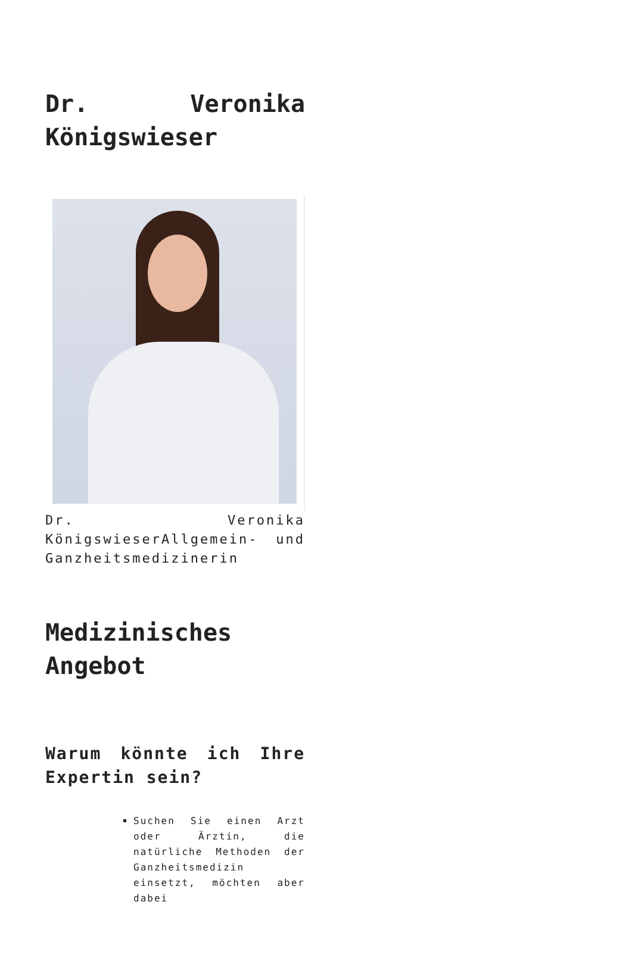Dr. Veronika Königswieser
Dr. Veronika KönigswieserAllgemein- und Ganzheitsmedizinerin
Medizinisches Angebot
Warum könnte ich Ihre Expertin sein?
Suchen Sie einen Arzt oder Ärztin, die natürliche Methoden der Ganzheitsmedizin einsetzt, möchten aber dabei